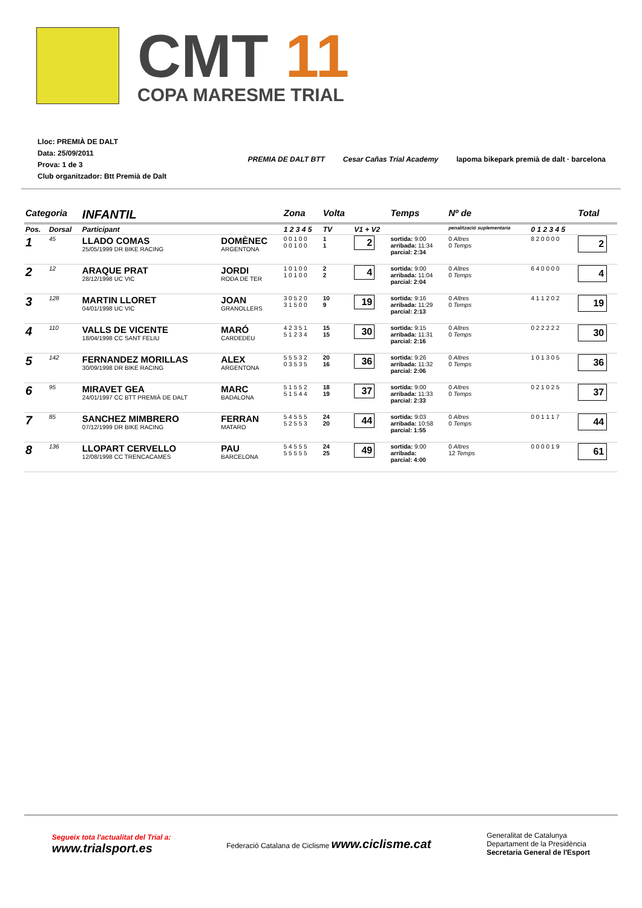CMT 11
COPA MARESME TRIAL
Lloc: PREMIÀ DE DALT
Data: 25/09/2011
Prova: 1 de 3
Club organitzador: Btt Premià de Dalt
PREMIA DE DALT BTT Cesar Cañas Trial Academy lapoma bikepark premià de dalt · barcelona
| Categoria | | INFANTIL | | Zona | Volta | | Temps | Nº de | | Total |
| --- | --- | --- | --- | --- | --- | --- | --- | --- | --- | --- |
| Pos. | Dorsal | Participant | | 1 2 3 4 5 | TV | V1 + V2 | | penalització suplementaria | 0 1 2 3 4 5 | |
| 1 | 45 | LLADO COMAS 25/05/1999 DR BIKE RACING | DOMÈNEC ARGENTONA | 0 0 1 0 0 0 0 1 0 0 | 1 1 | 2 | sortida: 9:00 arribada: 11:34 parcial: 2:34 | 0 Altres 0 Temps | 8 2 0 0 0 0 | 2 |
| 2 | 12 | ARAQUE PRAT 28/12/1998 UC VIC | JORDI RODA DE TER | 1 0 1 0 0 1 0 1 0 0 | 2 2 | 4 | sortida: 9:00 arribada: 11:04 parcial: 2:04 | 0 Altres 0 Temps | 6 4 0 0 0 0 | 4 |
| 3 | 128 | MARTIN LLORET 04/01/1998 UC VIC | JOAN GRANOLLERS | 3 0 5 2 0 3 1 5 0 0 | 10 9 | 19 | sortida: 9:16 arribada: 11:29 parcial: 2:13 | 0 Altres 0 Temps | 4 1 1 2 0 2 | 19 |
| 4 | 110 | VALLS DE VICENTE 18/04/1998 CC SANT FELIU | MARÓ CARDEDEU | 4 2 3 5 1 5 1 2 3 4 | 15 15 | 30 | sortida: 9:15 arribada: 11:31 parcial: 2:16 | 0 Altres 0 Temps | 0 2 2 2 2 2 | 30 |
| 5 | 142 | FERNANDEZ MORILLAS 30/09/1998 DR BIKE RACING | ALEX ARGENTONA | 5 5 5 3 2 0 3 5 3 5 | 20 16 | 36 | sortida: 9:26 arribada: 11:32 parcial: 2:06 | 0 Altres 0 Temps | 1 0 1 3 0 5 | 36 |
| 6 | 95 | MIRAVET GEA 24/01/1997 CC BTT PREMIÀ DE DALT | MARC BADALONA | 5 1 5 5 2 5 1 5 4 4 | 18 19 | 37 | sortida: 9:00 arribada: 11:33 parcial: 2:33 | 0 Altres 0 Temps | 0 2 1 0 2 5 | 37 |
| 7 | 85 | SANCHEZ MIMBRERO 07/12/1999 DR BIKE RACING | FERRAN MATARO | 5 4 5 5 5 5 2 5 5 3 | 24 20 | 44 | sortida: 9:03 arribada: 10:58 parcial: 1:55 | 0 Altres 0 Temps | 0 0 1 1 1 7 | 44 |
| 8 | 136 | LLOPART CERVELLO 12/08/1998 CC TRENCACAMES | PAU BARCELONA | 5 4 5 5 5 5 5 5 5 5 | 24 25 | 49 | sortida: 9:00 arribada: parcial: 4:00 | 0 Altres 12 Temps | 0 0 0 0 1 9 | 61 |
Segueix tota l'actualitat del Trial a:
www.trialsport.es
Federació Catalana de Ciclisme www.ciclisme.cat
Generalitat de Catalunya
Departament de la Presidència
Secretaria General de l'Esport